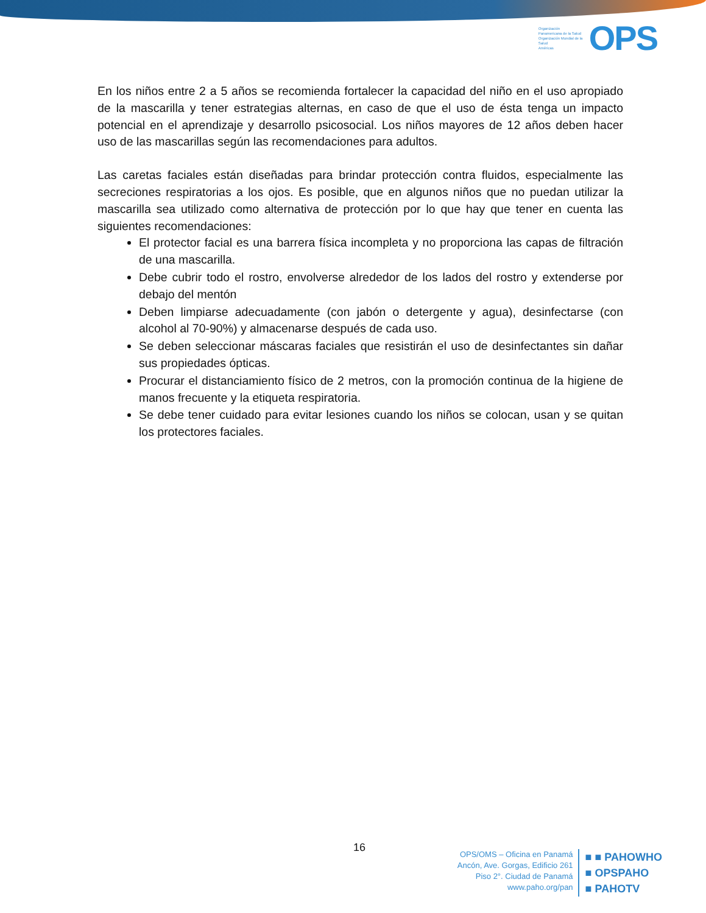Organización Panamericana de la Salud
Organización Mundial de la Salud
Américas
OPS
En los niños entre 2 a 5 años se recomienda fortalecer la capacidad del niño en el uso apropiado de la mascarilla y tener estrategias alternas, en caso de que el uso de ésta tenga un impacto potencial en el aprendizaje y desarrollo psicosocial. Los niños mayores de 12 años deben hacer uso de las mascarillas según las recomendaciones para adultos.
Las caretas faciales están diseñadas para brindar protección contra fluidos, especialmente las secreciones respiratorias a los ojos. Es posible, que en algunos niños que no puedan utilizar la mascarilla sea utilizado como alternativa de protección por lo que hay que tener en cuenta las siguientes recomendaciones:
El protector facial es una barrera física incompleta y no proporciona las capas de filtración de una mascarilla.
Debe cubrir todo el rostro, envolverse alrededor de los lados del rostro y extenderse por debajo del mentón
Deben limpiarse adecuadamente (con jabón o detergente y agua), desinfectarse (con alcohol al 70-90%) y almacenarse después de cada uso.
Se deben seleccionar máscaras faciales que resistirán el uso de desinfectantes sin dañar sus propiedades ópticas.
Procurar el distanciamiento físico de 2 metros, con la promoción continua de la higiene de manos frecuente y la etiqueta respiratoria.
Se debe tener cuidado para evitar lesiones cuando los niños se colocan, usan y se quitan los protectores faciales.
16
OPS/OMS – Oficina en Panamá
Ancón, Ave. Gorgas, Edificio 261
Piso 2°. Ciudad de Panamá
www.paho.org/pan
■ ■ PAHOWHO
■ OPSPAHO
■ PAHOTV